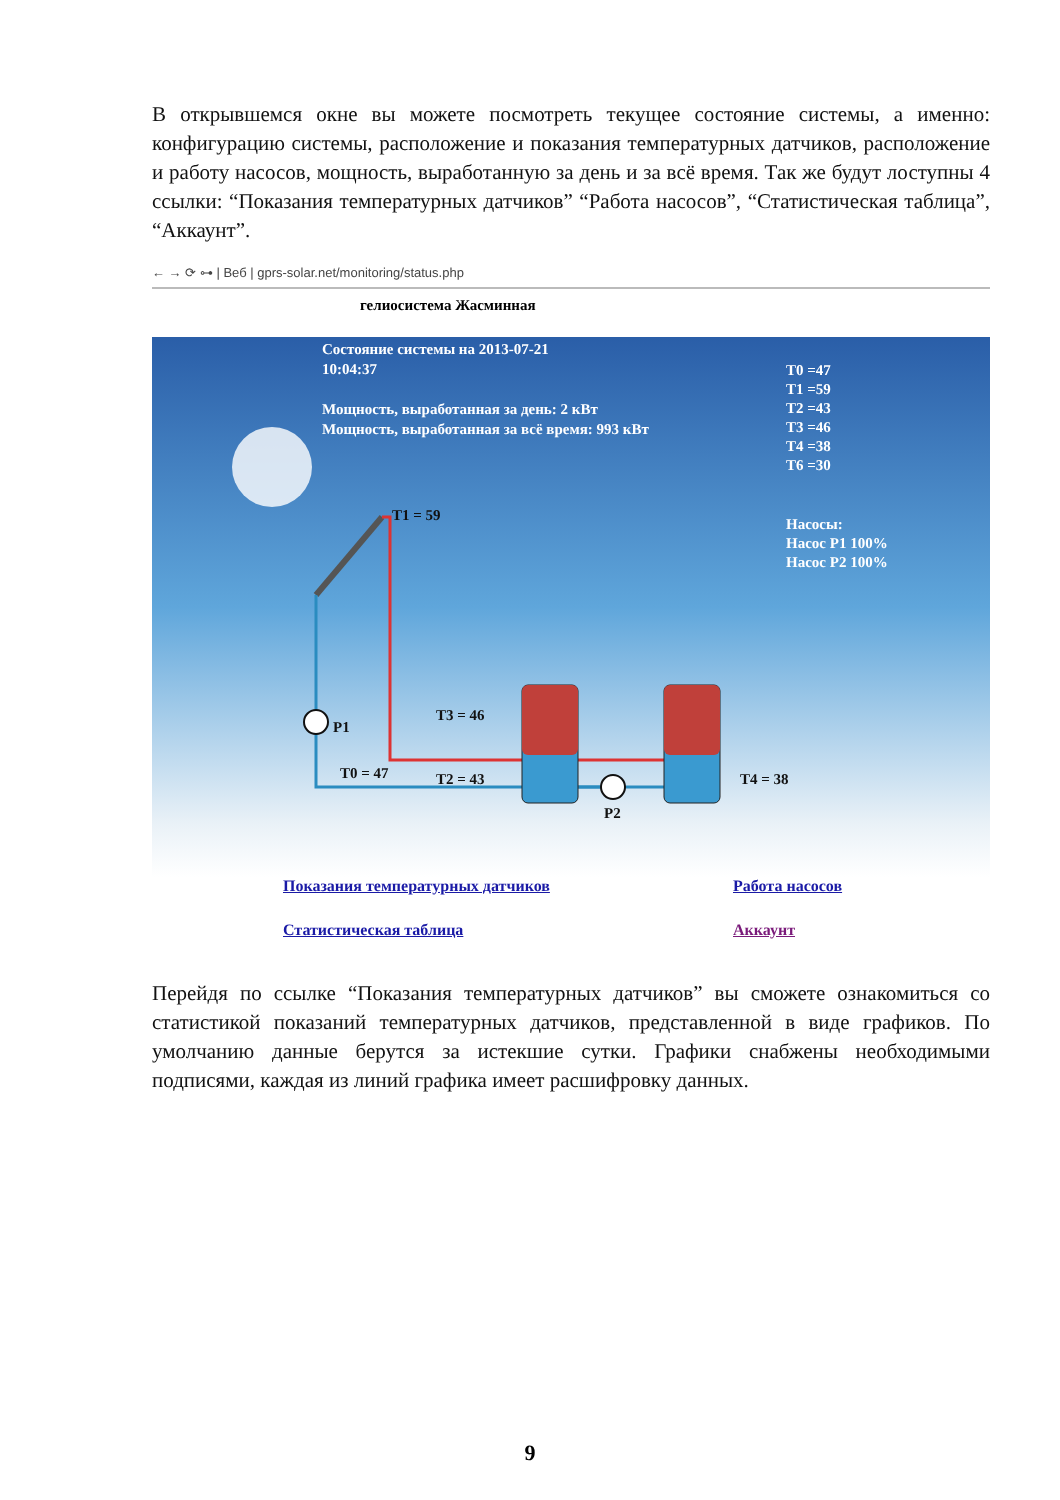В открывшемся окне вы можете посмотреть текущее состояние системы, а именно: конфигурацию системы, расположение и показания температурных датчиков, расположение и работу насосов, мощность, выработанную за день и за всё время. Так же будут лоступны 4 ссылки: “Показания температурных датчиков” “Работа насосов”, “Статистическая таблица”, “Аккаунт”.
← → ⟳ ⊶ | Веб | gprs-solar.net/monitoring/status.php
гелиосистема Жасминная
Состояние системы на 2013-07-21
10:04:37
Мощность, выработанная за день: 2 кВт
Мощность, выработанная за всё время: 993 кВт
T0 =47
T1 =59
T2 =43
T3 =46
T4 =38
T6 =30
Насосы:
Насос P1 100%
Насос P2 100%
T1 = 59
T3 = 46
P1
T0 = 47 T2 = 43 T4 = 38
P2
Показания температурных датчиков Работа насосов
Статистическая таблица Аккаунт
Перейдя по ссылке “Показания температурных датчиков” вы сможете ознакомиться со статистикой показаний температурных датчиков, представленной в виде графиков. По умолчанию данные берутся за истекшие сутки. Графики снабжены необходимыми подписями, каждая из линий графика имеет расшифровку данных.
9